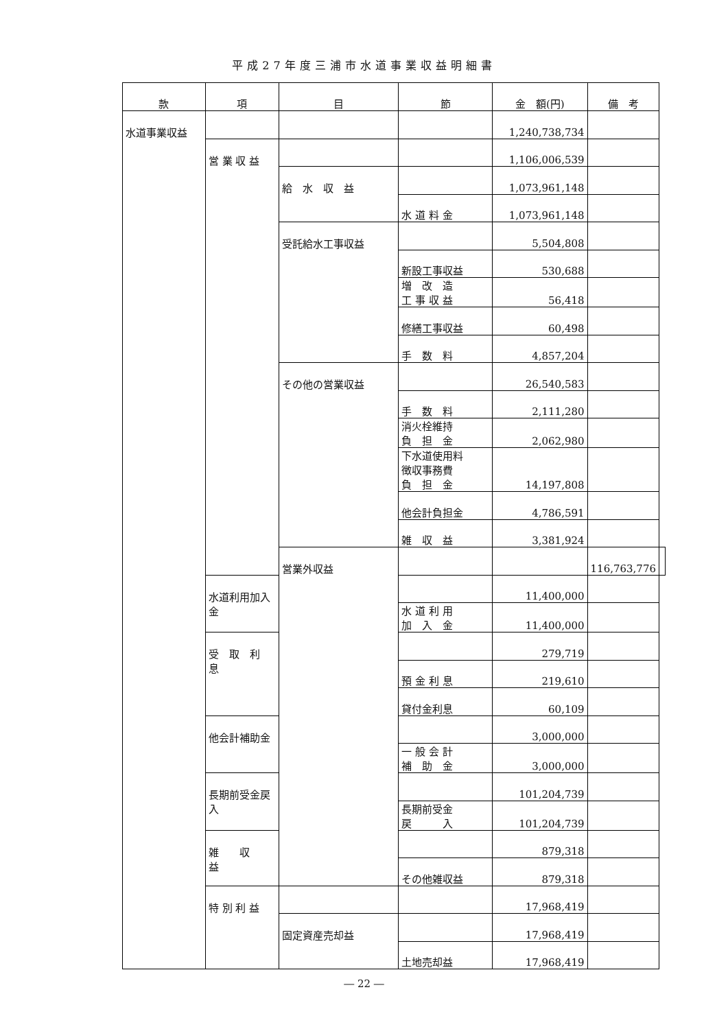平成27年度三浦市水道事業収益明細書
| 款 | 項 | 目 | 節 | 金 額(円) | 備 考 | |
| --- | --- | --- | --- | --- | --- | --- |
| 水道事業収益 | | | | 1,240,738,734 | | |
| | 営 業 収 益 | | | 1,106,006,539 | | |
| | | 給 水 収 益 | | 1,073,961,148 | | |
| | | | 水 道 料 金 | 1,073,961,148 | | |
| | | 受託給水工事収益 | | 5,504,808 | | |
| | | | 新設工事収益 | 530,688 | | |
| | | | 増 改 造 工 事 収 益 | 56,418 | | |
| | | | 修繕工事収益 | 60,498 | | |
| | | | 手 数 料 | 4,857,204 | | |
| | | その他の営業収益 | | 26,540,583 | | |
| | | | 手 数 料 | 2,111,280 | | |
| | | | 消火栓維持 負 担 金 | 2,062,980 | | |
| | | | 下水道使用料 徴収事務費 負 担 金 | 14,197,808 | | |
| | | | 他会計負担金 | 4,786,591 | | |
| | | | 雑 収 益 | 3,381,924 | | |
| | | 営業外収益 | | | 116,763,776 | |
| | 水道利用加入金 | | | 11,400,000 | | |
| | | | 水 道 利 用 加 入 金 | 11,400,000 | | |
| | 受 取 利 息 | | | 279,719 | | |
| | | | 預 金 利 息 | 219,610 | | |
| | | | 貸付金利息 | 60,109 | | |
| | 他会計補助金 | | | 3,000,000 | | |
| | | | 一 般 会 計 補 助 金 | 3,000,000 | | |
| | 長期前受金戻入 | | | 101,204,739 | | |
| | | | 長期前受金 戻 入 | 101,204,739 | | |
| | 雑 収 益 | | | 879,318 | | |
| | | | その他雑収益 | 879,318 | | |
| | 特 別 利 益 | | | 17,968,419 | | |
| | | 固定資産売却益 | | 17,968,419 | | |
| | | | 土地売却益 | 17,968,419 | | |
― 22 ―